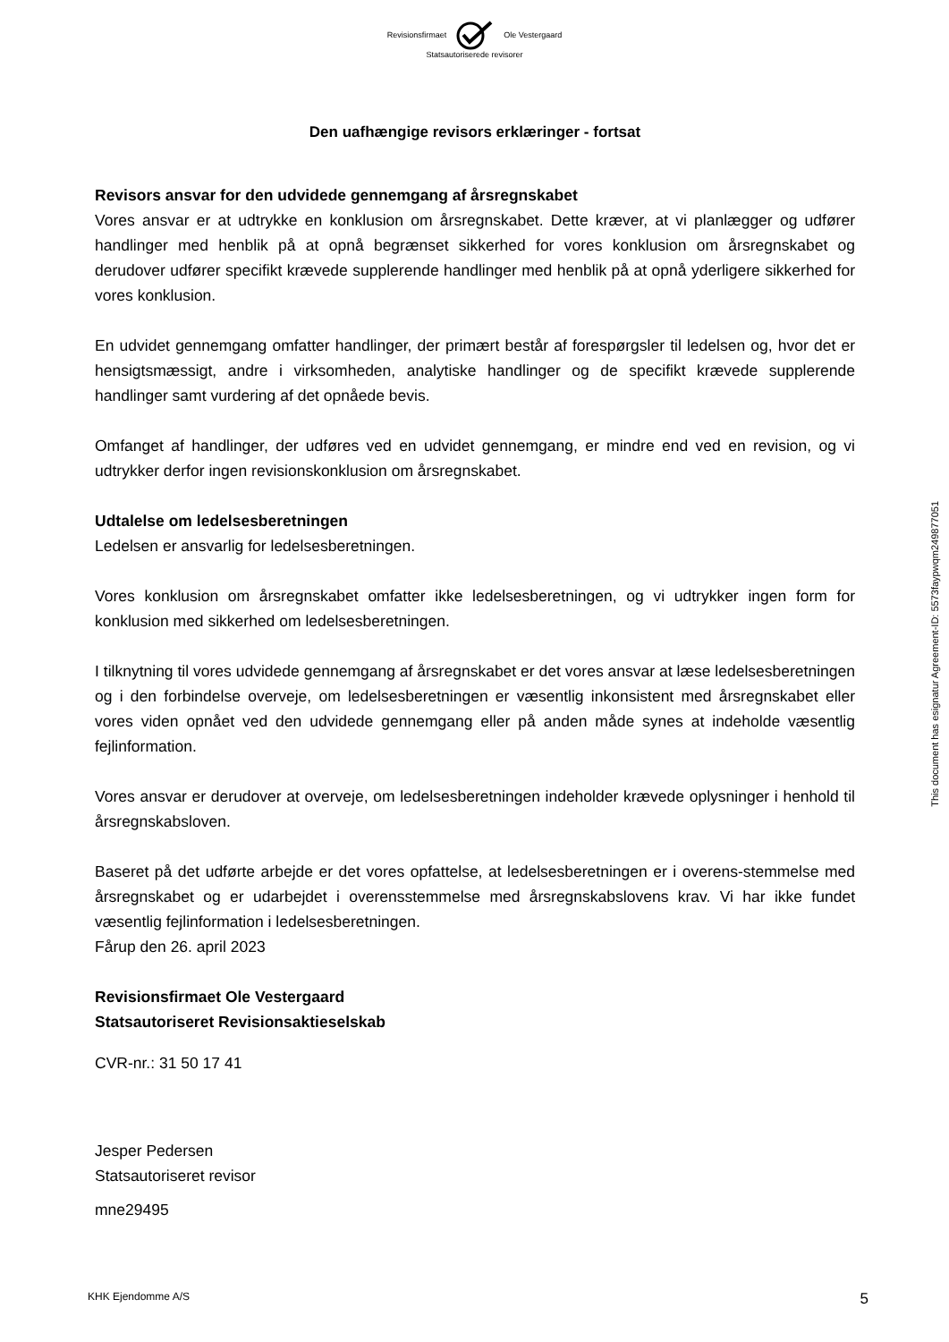Revisionsfirmaet Ole Vestergaard
Statsautoriserede revisorer
Den uafhængige revisors erklæringer - fortsat
Revisors ansvar for den udvidede gennemgang af årsregnskabet
Vores ansvar er at udtrykke en konklusion om årsregnskabet. Dette kræver, at vi planlægger og udfører handlinger med henblik på at opnå begrænset sikkerhed for vores konklusion om årsregnskabet og derudover udfører specifikt krævede supplerende handlinger med henblik på at opnå yderligere sikkerhed for vores konklusion.
En udvidet gennemgang omfatter handlinger, der primært består af forespørgsler til ledelsen og, hvor det er hensigtsmæssigt, andre i virksomheden, analytiske handlinger og de specifikt krævede supplerende handlinger samt vurdering af det opnåede bevis.
Omfanget af handlinger, der udføres ved en udvidet gennemgang, er mindre end ved en revision, og vi udtrykker derfor ingen revisionskonklusion om årsregnskabet.
Udtalelse om ledelsesberetningen
Ledelsen er ansvarlig for ledelsesberetningen.
Vores konklusion om årsregnskabet omfatter ikke ledelsesberetningen, og vi udtrykker ingen form for konklusion med sikkerhed om ledelsesberetningen.
I tilknytning til vores udvidede gennemgang af årsregnskabet er det vores ansvar at læse ledelsesberetningen og i den forbindelse overveje, om ledelsesberetningen er væsentlig inkonsistent med årsregnskabet eller vores viden opnået ved den udvidede gennemgang eller på anden måde synes at indeholde væsentlig fejlinformation.
Vores ansvar er derudover at overveje, om ledelsesberetningen indeholder krævede oplysninger i henhold til årsregnskabsloven.
Baseret på det udførte arbejde er det vores opfattelse, at ledelsesberetningen er i overens-stemmelse med årsregnskabet og er udarbejdet i overensstemmelse med årsregnskabslovens krav. Vi har ikke fundet væsentlig fejlinformation i ledelsesberetningen.
Fårup den 26. april 2023
Revisionsfirmaet Ole Vestergaard
Statsautoriseret Revisionsaktieselskab
CVR-nr.: 31 50 17 41
Jesper Pedersen
Statsautoriseret revisor
mne29495
This document has esignatur Agreement-ID: 5573faypwqm249877051
KHK Ejendomme A/S 5